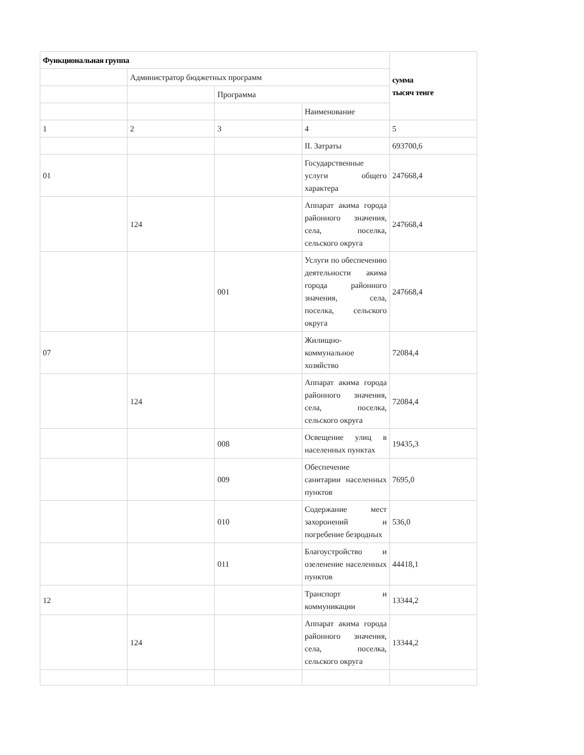| Функциональная группа | | | | сумма тысяч тенге |
| | Администратор бюджетных программ | | | |
| | | Программа | | |
| | | | Наименование | |
| 1 | 2 | 3 | 4 | 5 |
| | | | II. Затраты | 693700,6 |
| 01 | | | Государственные услуги общего характера | 247668,4 |
| | 124 | | Аппарат акима города районного значения, села, поселка, сельского округа | 247668,4 |
| | | 001 | Услуги по обеспечению деятельности акима города районного значения, села, поселка, сельского округа | 247668,4 |
| 07 | | | Жилищно-коммунальное хозяйство | 72084,4 |
| | 124 | | Аппарат акима города районного значения, села, поселка, сельского округа | 72084,4 |
| | | 008 | Освещение улиц в населенных пунктах | 19435,3 |
| | | 009 | Обеспечение санитарии населенных пунктов | 7695,0 |
| | | 010 | Содержание мест захоронений и погребение безродных | 536,0 |
| | | 011 | Благоустройство и озеленение населенных пунктов | 44418,1 |
| 12 | | | Транспорт и коммуникации | 13344,2 |
| | 124 | | Аппарат акима города районного значения, села, поселка, сельского округа | 13344,2 |